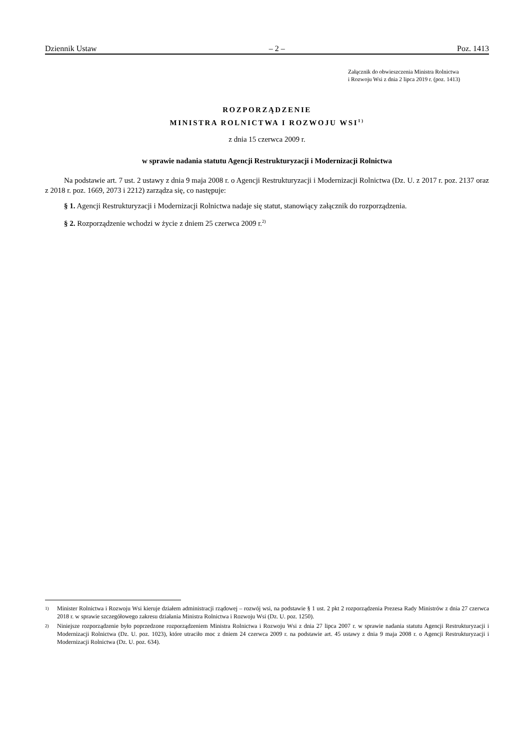Dziennik Ustaw – 2 – Poz. 1413
Załącznik do obwieszczenia Ministra Rolnictwa
i Rozwoju Wsi z dnia 2 lipca 2019 r. (poz. 1413)
ROZPORZĄDZENIE
MINISTRA ROLNICTWA I ROZWOJU WSI<sup>1)</sup>
z dnia 15 czerwca 2009 r.
w sprawie nadania statutu Agencji Restrukturyzacji i Modernizacji Rolnictwa
Na podstawie art. 7 ust. 2 ustawy z dnia 9 maja 2008 r. o Agencji Restrukturyzacji i Modernizacji Rolnictwa (Dz. U. z 2017 r. poz. 2137 oraz z 2018 r. poz. 1669, 2073 i 2212) zarządza się, co następuje:
§ 1. Agencji Restrukturyzacji i Modernizacji Rolnictwa nadaje się statut, stanowiący załącznik do rozporządzenia.
§ 2. Rozporządzenie wchodzi w życie z dniem 25 czerwca 2009 r.<sup>2)</sup>
1)
Minister Rolnictwa i Rozwoju Wsi kieruje działem administracji rządowej – rozwój wsi, na podstawie § 1 ust. 2 pkt 2 rozporządzenia Prezesa Rady Ministrów z dnia 27 czerwca 2018 r. w sprawie szczegółowego zakresu działania Ministra Rolnictwa i Rozwoju Wsi (Dz. U. poz. 1250).
2)
Niniejsze rozporządzenie było poprzedzone rozporządzeniem Ministra Rolnictwa i Rozwoju Wsi z dnia 27 lipca 2007 r. w sprawie nadania statutu Agencji Restrukturyzacji i Modernizacji Rolnictwa (Dz. U. poz. 1023), które utraciło moc z dniem 24 czerwca 2009 r. na podstawie art. 45 ustawy z dnia 9 maja 2008 r. o Agencji Restrukturyzacji i Modernizacji Rolnictwa (Dz. U. poz. 634).